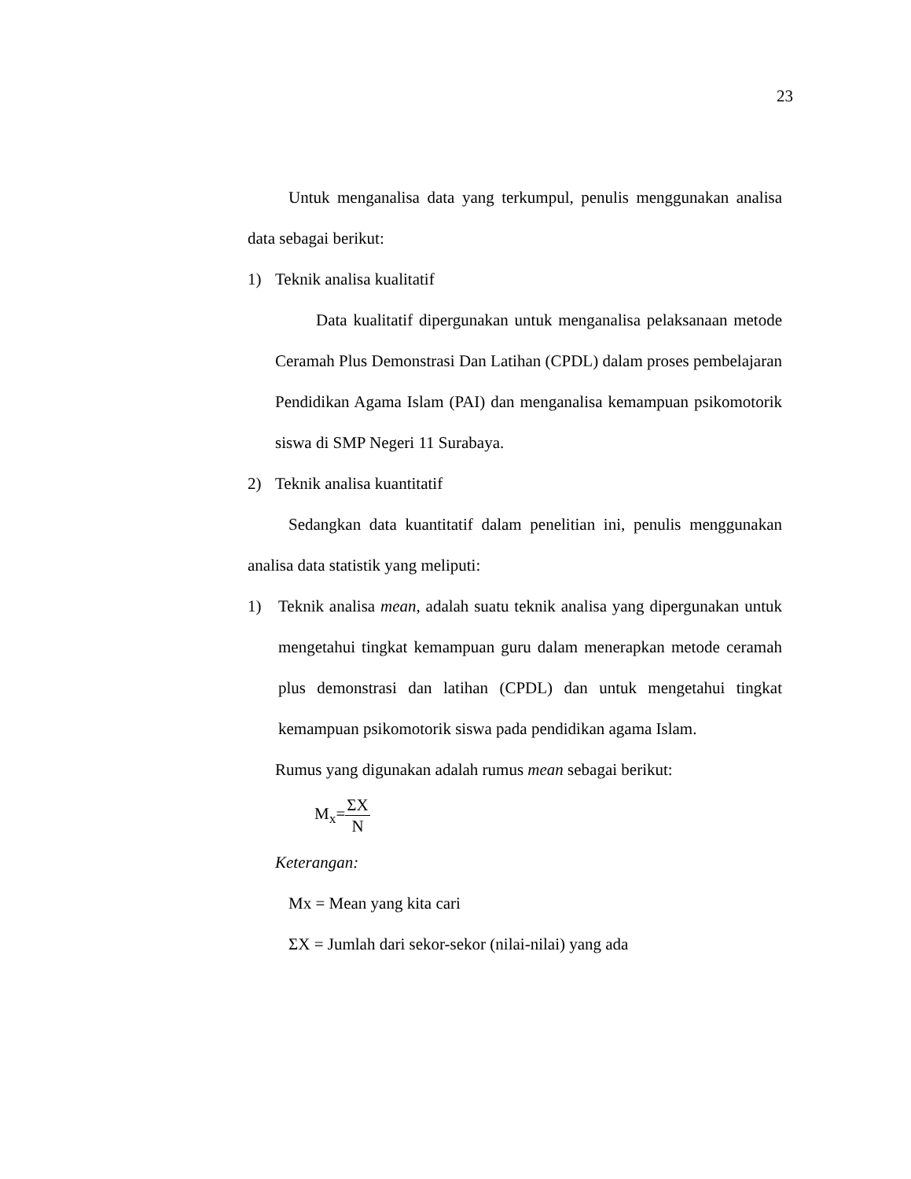23
Untuk menganalisa data yang terkumpul, penulis menggunakan analisa data sebagai berikut:
1) Teknik analisa kualitatif
Data kualitatif dipergunakan untuk menganalisa pelaksanaan metode Ceramah Plus Demonstrasi Dan Latihan (CPDL) dalam proses pembelajaran Pendidikan Agama Islam (PAI) dan menganalisa kemampuan psikomotorik siswa di SMP Negeri 11 Surabaya.
2) Teknik analisa kuantitatif
Sedangkan data kuantitatif dalam penelitian ini, penulis menggunakan analisa data statistik yang meliputi:
1) Teknik analisa mean, adalah suatu teknik analisa yang dipergunakan untuk mengetahui tingkat kemampuan guru dalam menerapkan metode ceramah plus demonstrasi dan latihan (CPDL) dan untuk mengetahui tingkat kemampuan psikomotorik siswa pada pendidikan agama Islam.
Rumus yang digunakan adalah rumus mean sebagai berikut:
M<sub>x</sub>=ΣX N
Keterangan:
Mx = Mean yang kita cari
ΣX = Jumlah dari sekor-sekor (nilai-nilai) yang ada